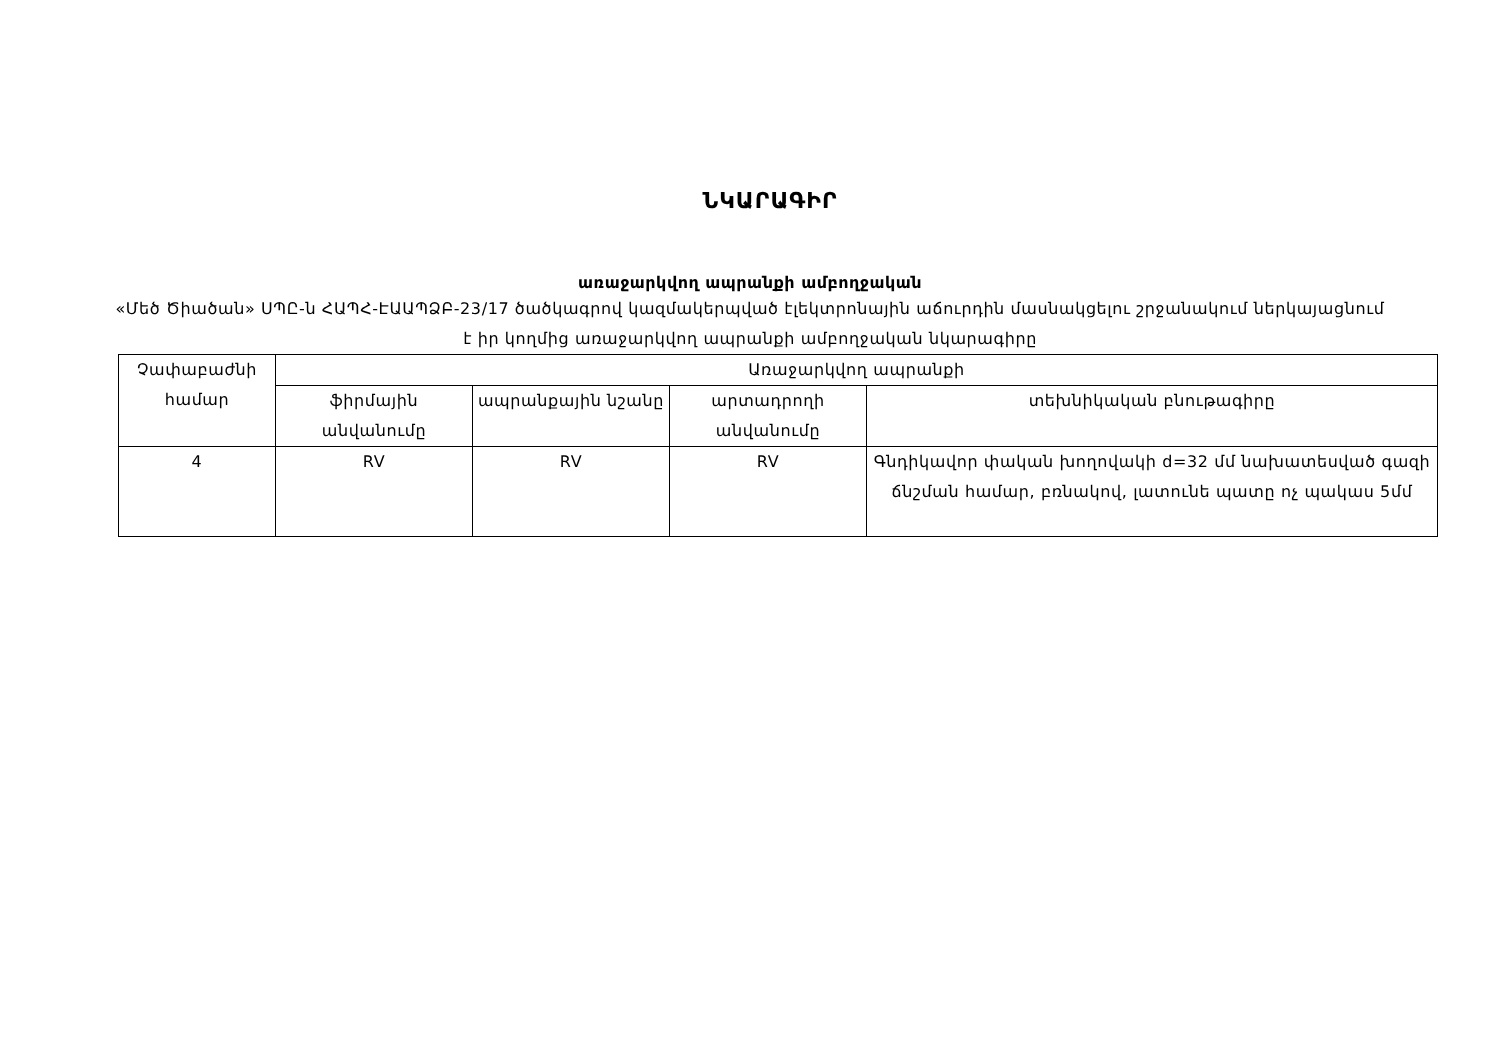ՆԿԱՐԱԳԻՐ
առաջարկվող ապրանքի ամբողջական
«Մեծ Ծիածան» ՍՊԸ-ն ՀԱՊՀ-ԷԱԱՊՁԲ-23/17 ծածկագրով կազմակերպված էլեկտրոնային աճուրդին մասնակցելու շրջանակում ներկայացնում է իր կողմից առաջարկվող ապրանքի ամբողջական նկարագիրը
| Չափաբաժնի համար | Առաջարկվող ապրանքի | | | |
| --- | --- | --- | --- | --- |
| | ֆիրմային անվանումը | ապրանքային նշանը | արտադրողի անվանումը | տեխնիկական բնութագիրը |
| 4 | RV | RV | RV | Գնդիկավոր փական խողովակի d=32 մմ նախատեսված գազի ճնշման համար, բռնակով, լատունե պատը ոչ պակաս 5մմ |